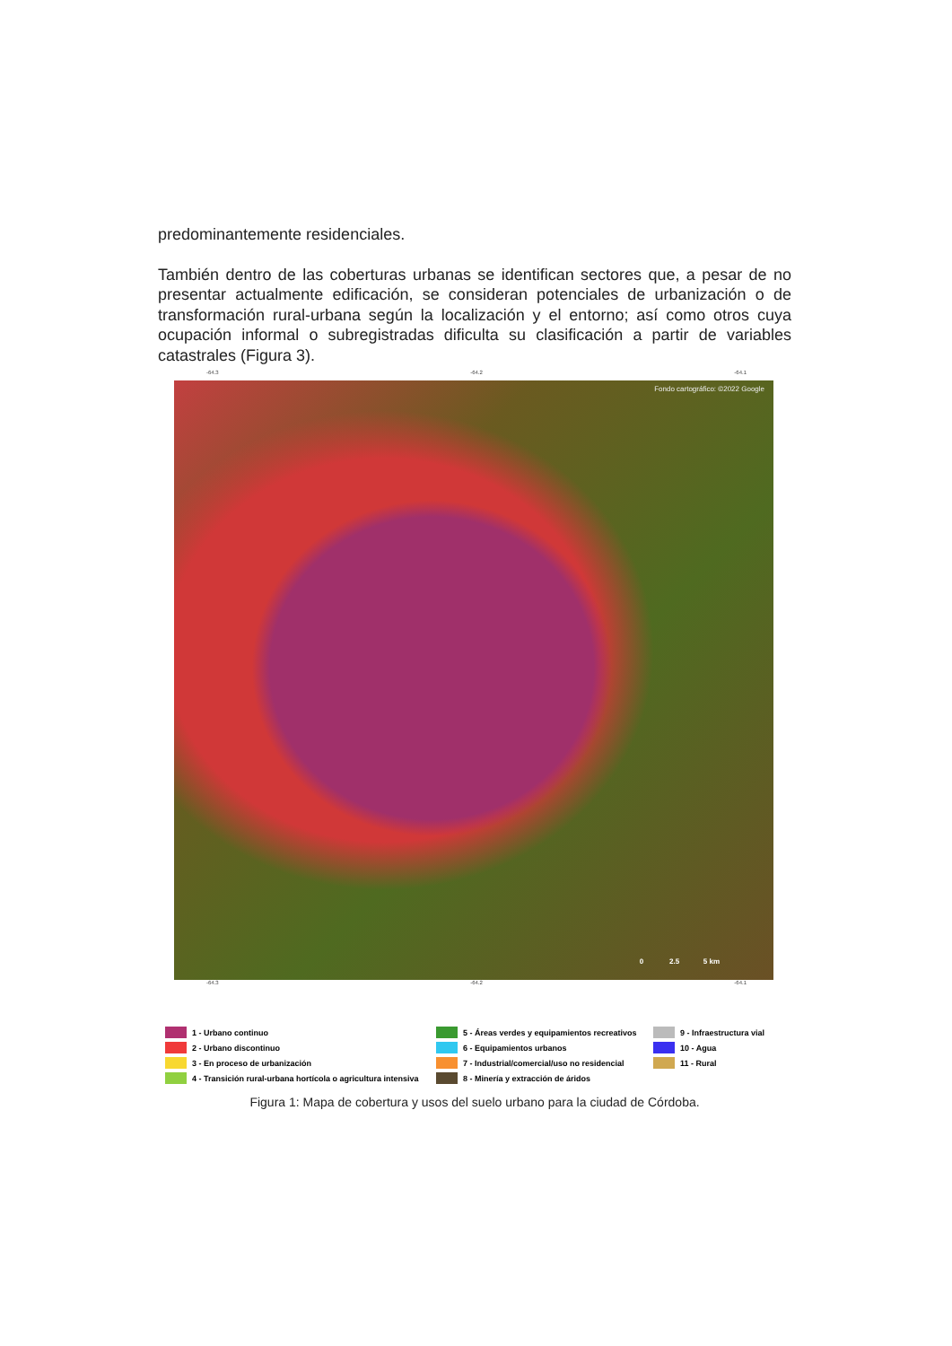predominantemente residenciales.
También dentro de las coberturas urbanas se identifican sectores que, a pesar de no presentar actualmente edificación, se consideran potenciales de urbanización o de transformación rural-urbana según la localización y el entorno; así como otros cuya ocupación informal o subregistradas dificulta su clasificación a partir de variables catastrales (Figura 3).
-64.3 -64.2 -64.1
Fondo cartográfico: ©2022 Google
0 2.5 5 km
-64.3 -64.2 -64.1
1 - Urbano continuo
5 - Áreas verdes y equipamientos recreativos
9 - Infraestructura vial
2 - Urbano discontinuo
6 - Equipamientos urbanos
10 - Agua
3 - En proceso de urbanización
7 - Industrial/comercial/uso no residencial
11 - Rural
4 - Transición rural-urbana hortícola o agricultura intensiva
8 - Minería y extracción de áridos
Figura 1: Mapa de cobertura y usos del suelo urbano para la ciudad de Córdoba.